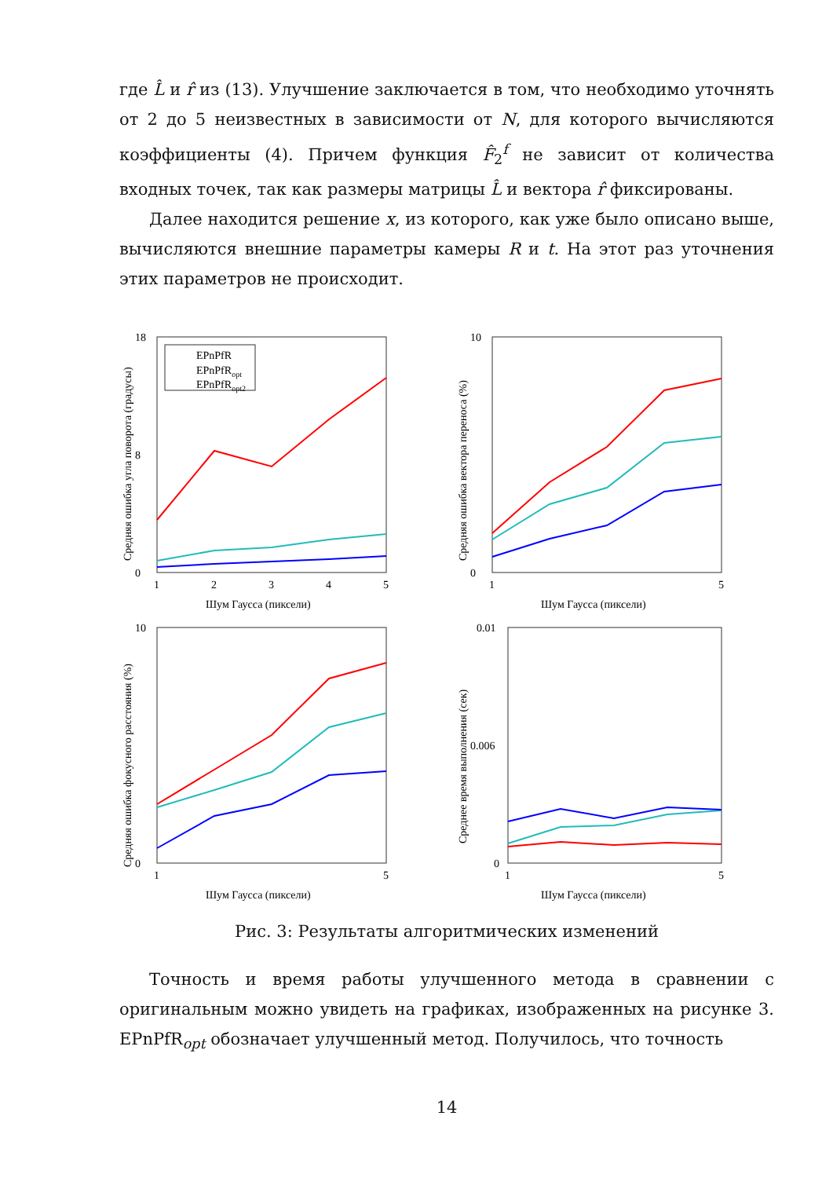где L̂ и r̂ из (13). Улучшение заключается в том, что необходимо уточнять от 2 до 5 неизвестных в зависимости от N, для которого вычисляются коэффициенты (4). Причем функция F̂<sub>2</sub><sup>f</sup> не зависит от количества входных точек, так как размеры матрицы L̂ и вектора r̂ фиксированы.
Далее находится решение x, из которого, как уже было описано выше, вычисляются внешние параметры камеры R и t. На этот раз уточнения этих параметров не происходит.
18
0
8
1
2
3
4
5
Шум Гаусса (пиксели)
Средняя ошибка угла поворота (градусы)
EPnPfR
EPnPfRopt
EPnPfRopt2
10
0
1
5
Шум Гаусса (пиксели)
Средняя ошибка вектора переноса (%)
10
0
1
5
Шум Гаусса (пиксели)
Средняя ошибка фокусного расстояния (%)
0.01
0
0.006
1
5
Шум Гаусса (пиксели)
Среднее время выполнения (сек)
Рис. 3: Результаты алгоритмических изменений
Точность и время работы улучшенного метода в сравнении с оригинальным можно увидеть на графиках, изображенных на рисунке 3. EPnPfR<sub>opt</sub> обозначает улучшенный метод. Получилось, что точность
14